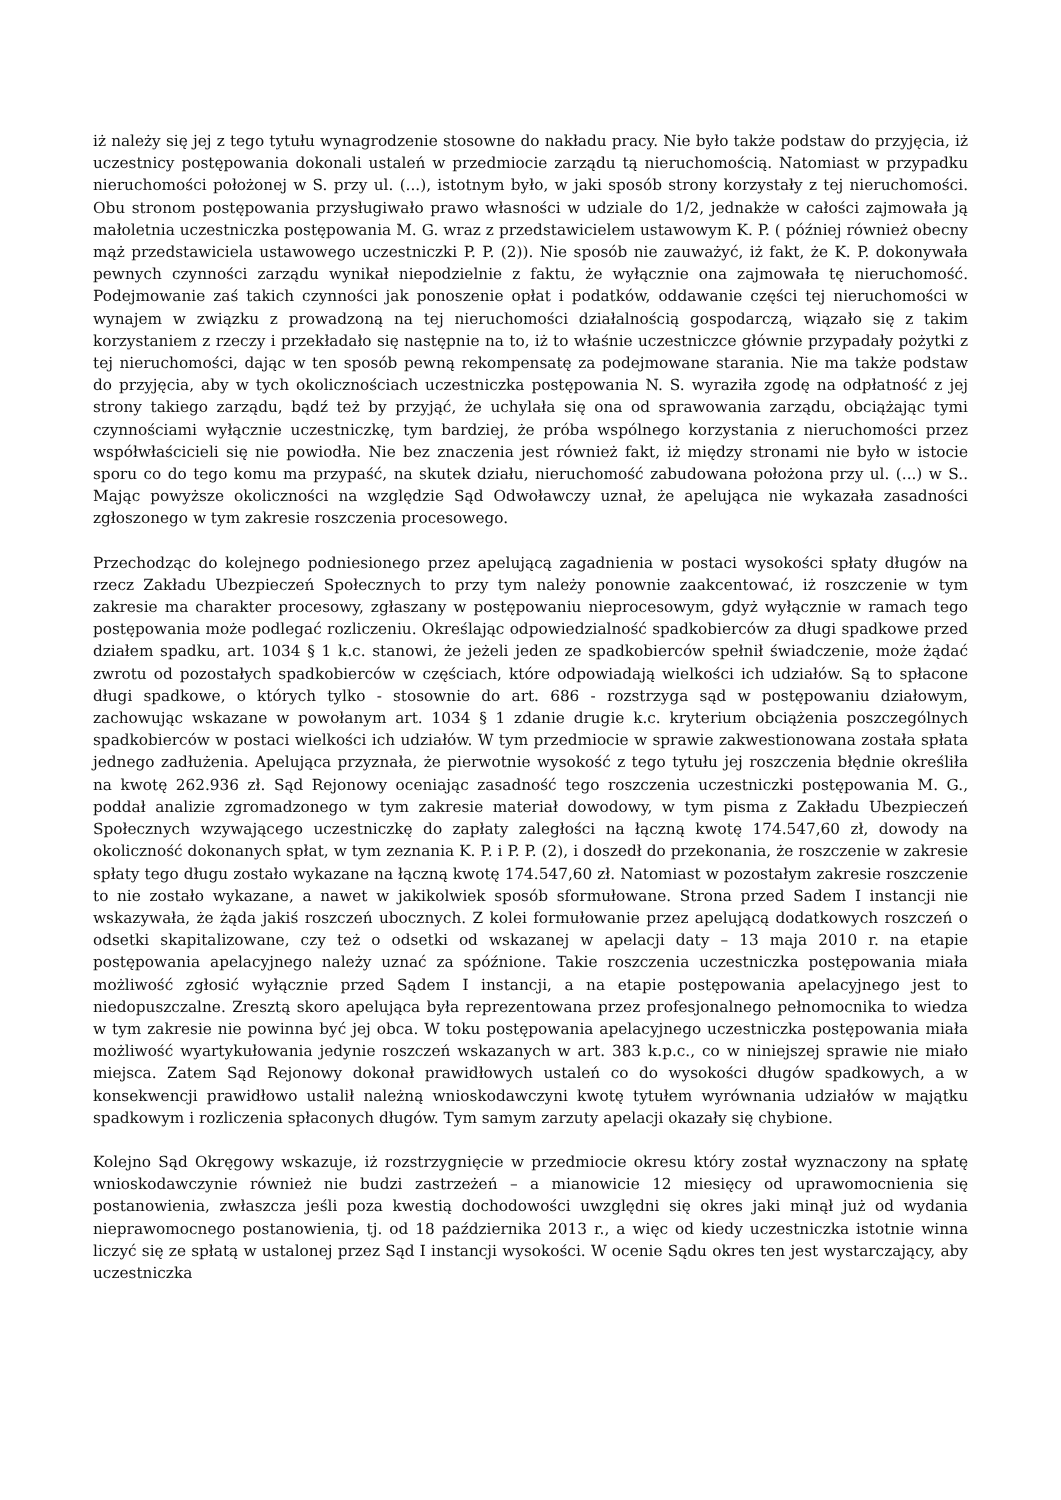iż należy się jej z tego tytułu wynagrodzenie stosowne do nakładu pracy. Nie było także podstaw do przyjęcia, iż uczestnicy postępowania dokonali ustaleń w przedmiocie zarządu tą nieruchomością. Natomiast w przypadku nieruchomości położonej w S. przy ul. (...), istotnym było, w jaki sposób strony korzystały z tej nieruchomości. Obu stronom postępowania przysługiwało prawo własności w udziale do 1/2, jednakże w całości zajmowała ją małoletnia uczestniczka postępowania M. G. wraz z przedstawicielem ustawowym K. P. ( później również obecny mąż przedstawiciela ustawowego uczestniczki P. P. (2)). Nie sposób nie zauważyć, iż fakt, że K. P. dokonywała pewnych czynności zarządu wynikał niepodzielnie z faktu, że wyłącznie ona zajmowała tę nieruchomość. Podejmowanie zaś takich czynności jak ponoszenie opłat i podatków, oddawanie części tej nieruchomości w wynajem w związku z prowadzoną na tej nieruchomości działalnością gospodarczą, wiązało się z takim korzystaniem z rzeczy i przekładało się następnie na to, iż to właśnie uczestniczce głównie przypadały pożytki z tej nieruchomości, dając w ten sposób pewną rekompensatę za podejmowane starania. Nie ma także podstaw do przyjęcia, aby w tych okolicznościach uczestniczka postępowania N. S. wyraziła zgodę na odpłatność z jej strony takiego zarządu, bądź też by przyjąć, że uchylała się ona od sprawowania zarządu, obciążając tymi czynnościami wyłącznie uczestniczkę, tym bardziej, że próba wspólnego korzystania z nieruchomości przez współwłaścicieli się nie powiodła. Nie bez znaczenia jest również fakt, iż między stronami nie było w istocie sporu co do tego komu ma przypaść, na skutek działu, nieruchomość zabudowana położona przy ul. (...) w S.. Mając powyższe okoliczności na względzie Sąd Odwoławczy uznał, że apelująca nie wykazała zasadności zgłoszonego w tym zakresie roszczenia procesowego.
Przechodząc do kolejnego podniesionego przez apelującą zagadnienia w postaci wysokości spłaty długów na rzecz Zakładu Ubezpieczeń Społecznych to przy tym należy ponownie zaakcentować, iż roszczenie w tym zakresie ma charakter procesowy, zgłaszany w postępowaniu nieprocesowym, gdyż wyłącznie w ramach tego postępowania może podlegać rozliczeniu. Określając odpowiedzialność spadkobierców za długi spadkowe przed działem spadku, art. 1034 § 1 k.c. stanowi, że jeżeli jeden ze spadkobierców spełnił świadczenie, może żądać zwrotu od pozostałych spadkobierców w częściach, które odpowiadają wielkości ich udziałów. Są to spłacone długi spadkowe, o których tylko - stosownie do art. 686 - rozstrzyga sąd w postępowaniu działowym, zachowując wskazane w powołanym art. 1034 § 1 zdanie drugie k.c. kryterium obciążenia poszczególnych spadkobierców w postaci wielkości ich udziałów. W tym przedmiocie w sprawie zakwestionowana została spłata jednego zadłużenia. Apelująca przyznała, że pierwotnie wysokość z tego tytułu jej roszczenia błędnie określiła na kwotę 262.936 zł. Sąd Rejonowy oceniając zasadność tego roszczenia uczestniczki postępowania M. G., poddał analizie zgromadzonego w tym zakresie materiał dowodowy, w tym pisma z Zakładu Ubezpieczeń Społecznych wzywającego uczestniczkę do zapłaty zaległości na łączną kwotę 174.547,60 zł, dowody na okoliczność dokonanych spłat, w tym zeznania K. P. i P. P. (2), i doszedł do przekonania, że roszczenie w zakresie spłaty tego długu zostało wykazane na łączną kwotę 174.547,60 zł. Natomiast w pozostałym zakresie roszczenie to nie zostało wykazane, a nawet w jakikolwiek sposób sformułowane. Strona przed Sadem I instancji nie wskazywała, że żąda jakiś roszczeń ubocznych. Z kolei formułowanie przez apelującą dodatkowych roszczeń o odsetki skapitalizowane, czy też o odsetki od wskazanej w apelacji daty – 13 maja 2010 r. na etapie postępowania apelacyjnego należy uznać za spóźnione. Takie roszczenia uczestniczka postępowania miała możliwość zgłosić wyłącznie przed Sądem I instancji, a na etapie postępowania apelacyjnego jest to niedopuszczalne. Zresztą skoro apelująca była reprezentowana przez profesjonalnego pełnomocnika to wiedza w tym zakresie nie powinna być jej obca. W toku postępowania apelacyjnego uczestniczka postępowania miała możliwość wyartykułowania jedynie roszczeń wskazanych w art. 383 k.p.c., co w niniejszej sprawie nie miało miejsca. Zatem Sąd Rejonowy dokonał prawidłowych ustaleń co do wysokości długów spadkowych, a w konsekwencji prawidłowo ustalił należną wnioskodawczyni kwotę tytułem wyrównania udziałów w majątku spadkowym i rozliczenia spłaconych długów. Tym samym zarzuty apelacji okazały się chybione.
Kolejno Sąd Okręgowy wskazuje, iż rozstrzygnięcie w przedmiocie okresu który został wyznaczony na spłatę wnioskodawczynie również nie budzi zastrzeżeń – a mianowicie 12 miesięcy od uprawomocnienia się postanowienia, zwłaszcza jeśli poza kwestią dochodowości uwzględni się okres jaki minął już od wydania nieprawomocnego postanowienia, tj. od 18 października 2013 r., a więc od kiedy uczestniczka istotnie winna liczyć się ze spłatą w ustalonej przez Sąd I instancji wysokości. W ocenie Sądu okres ten jest wystarczający, aby uczestniczka